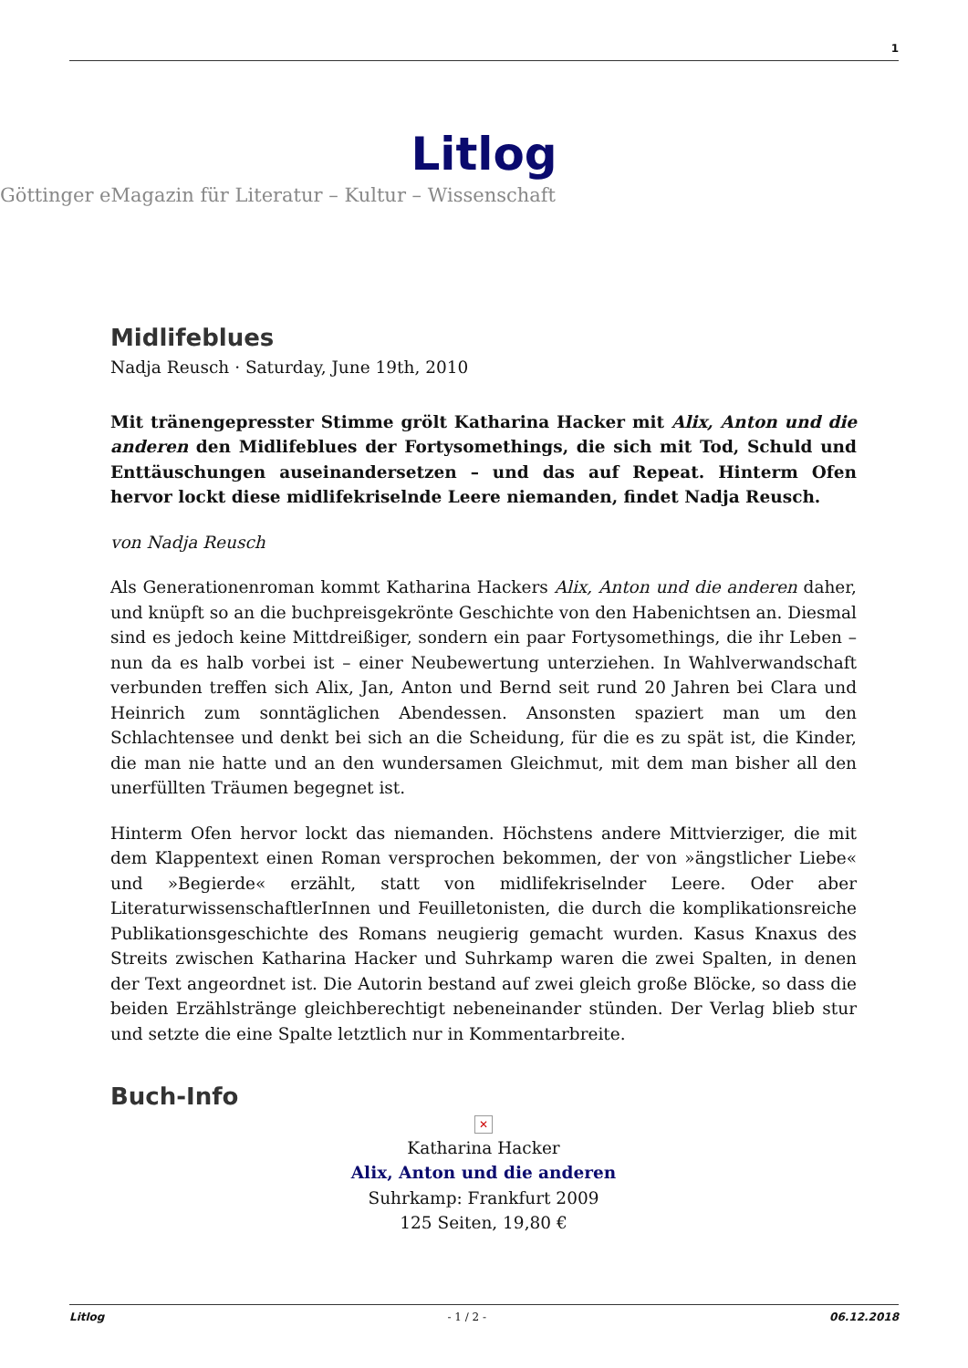1
Litlog
Göttinger eMagazin für Literatur – Kultur – Wissenschaft
Midlifeblues
Nadja Reusch · Saturday, June 19th, 2010
Mit tränengepresster Stimme grölt Katharina Hacker mit Alix, Anton und die anderen den Midlifeblues der Fortysomethings, die sich mit Tod, Schuld und Enttäuschungen auseinandersetzen – und das auf Repeat. Hinterm Ofen hervor lockt diese midlifekriselnde Leere niemanden, findet Nadja Reusch.
von Nadja Reusch
Als Generationenroman kommt Katharina Hackers Alix, Anton und die anderen daher, und knüpft so an die buchpreisgekrönte Geschichte von den Habenichtsen an. Diesmal sind es jedoch keine Mittdreißiger, sondern ein paar Fortysomethings, die ihr Leben – nun da es halb vorbei ist – einer Neubewertung unterziehen. In Wahlverwandschaft verbunden treffen sich Alix, Jan, Anton und Bernd seit rund 20 Jahren bei Clara und Heinrich zum sonntäglichen Abendessen. Ansonsten spaziert man um den Schlachtensee und denkt bei sich an die Scheidung, für die es zu spät ist, die Kinder, die man nie hatte und an den wundersamen Gleichmut, mit dem man bisher all den unerfüllten Träumen begegnet ist.
Hinterm Ofen hervor lockt das niemanden. Höchstens andere Mittvierziger, die mit dem Klappentext einen Roman versprochen bekommen, der von »ängstlicher Liebe« und »Begierde« erzählt, statt von midlifekriselnder Leere. Oder aber LiteraturwissenschaftlerInnen und Feuilletonisten, die durch die komplikationsreiche Publikationsgeschichte des Romans neugierig gemacht wurden. Kasus Knaxus des Streits zwischen Katharina Hacker und Suhrkamp waren die zwei Spalten, in denen der Text angeordnet ist. Die Autorin bestand auf zwei gleich große Blöcke, so dass die beiden Erzählstränge gleichberechtigt nebeneinander stünden. Der Verlag blieb stur und setzte die eine Spalte letztlich nur in Kommentarbreite.
Buch-Info
✕
Katharina Hacker
Alix, Anton und die anderen
Suhrkamp: Frankfurt 2009
125 Seiten, 19,80 €
Litlog - 1 / 2 - 06.12.2018